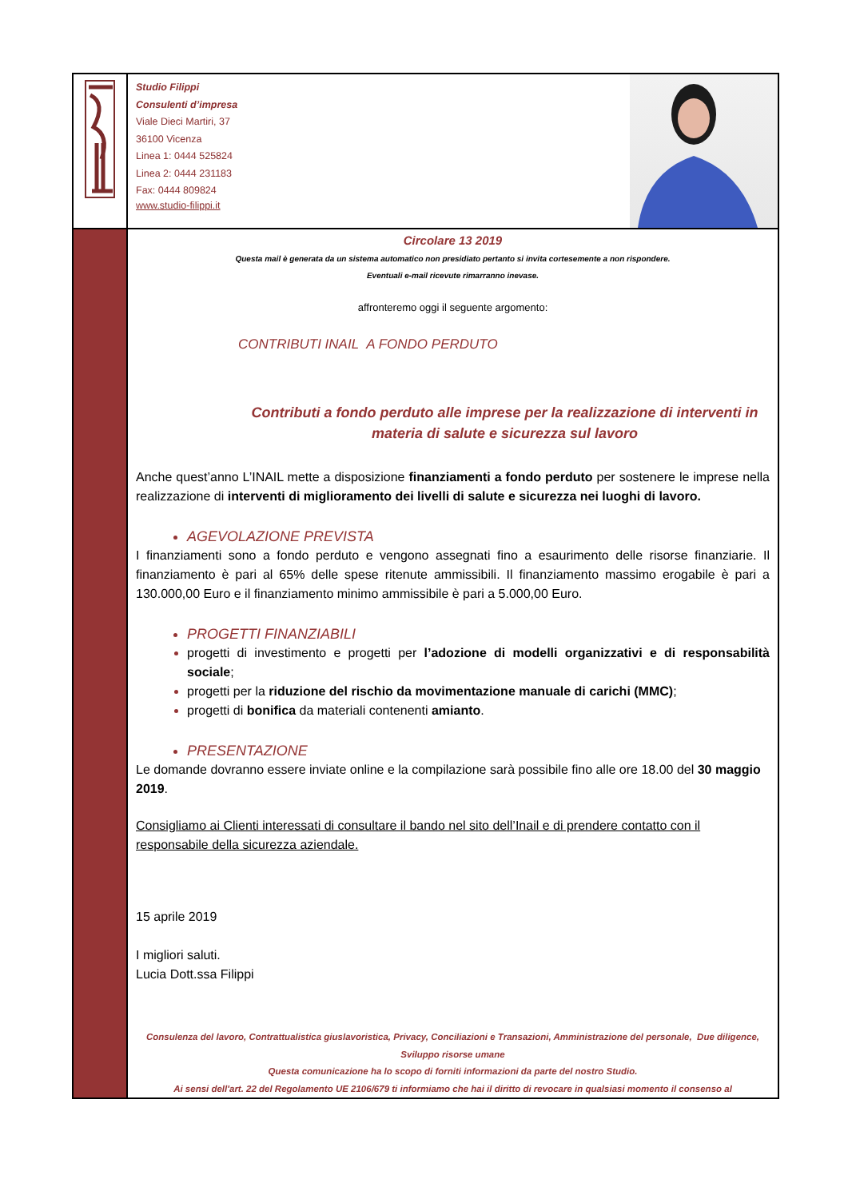Studio Filippi
Consulenti d’impresa
Viale Dieci Martiri, 37
36100 Vicenza
Linea 1: 0444 525824
Linea 2: 0444 231183
Fax: 0444 809824
www.studio-filippi.it
Circolare 13 2019
Questa mail è generata da un sistema automatico non presidiato pertanto si invita cortesemente a non rispondere.
Eventuali e-mail ricevute rimarranno inevase.
affronteremo oggi il seguente argomento:
CONTRIBUTI INAIL A FONDO PERDUTO
Contributi a fondo perduto alle imprese per la realizzazione di interventi in materia di salute e sicurezza sul lavoro
Anche quest’anno L’INAIL mette a disposizione finanziamenti a fondo perduto per sostenere le imprese nella realizzazione di interventi di miglioramento dei livelli di salute e sicurezza nei luoghi di lavoro.
AGEVOLAZIONE PREVISTA
I finanziamenti sono a fondo perduto e vengono assegnati fino a esaurimento delle risorse finanziarie. Il finanziamento è pari al 65% delle spese ritenute ammissibili. Il finanziamento massimo erogabile è pari a 130.000,00 Euro e il finanziamento minimo ammissibile è pari a 5.000,00 Euro.
PROGETTI FINANZIABILI
progetti di investimento e progetti per l’adozione di modelli organizzativi e di responsabilità sociale;
progetti per la riduzione del rischio da movimentazione manuale di carichi (MMC);
progetti di bonifica da materiali contenenti amianto.
PRESENTAZIONE
Le domande dovranno essere inviate online e la compilazione sarà possibile fino alle ore 18.00 del 30 maggio 2019.
Consigliamo ai Clienti interessati di consultare il bando nel sito dell’Inail e di prendere contatto con il responsabile della sicurezza aziendale.
15 aprile 2019
I migliori saluti.
Lucia Dott.ssa Filippi
Consulenza del lavoro, Contrattualistica giuslavoristica, Privacy, Conciliazioni e Transazioni, Amministrazione del personale, Due diligence, Sviluppo risorse umane
Questa comunicazione ha lo scopo di forniti informazioni da parte del nostro Studio.
Ai sensi dell'art. 22 del Regolamento UE 2106/679 ti informiamo che hai il diritto di revocare in qualsiasi momento il consenso al